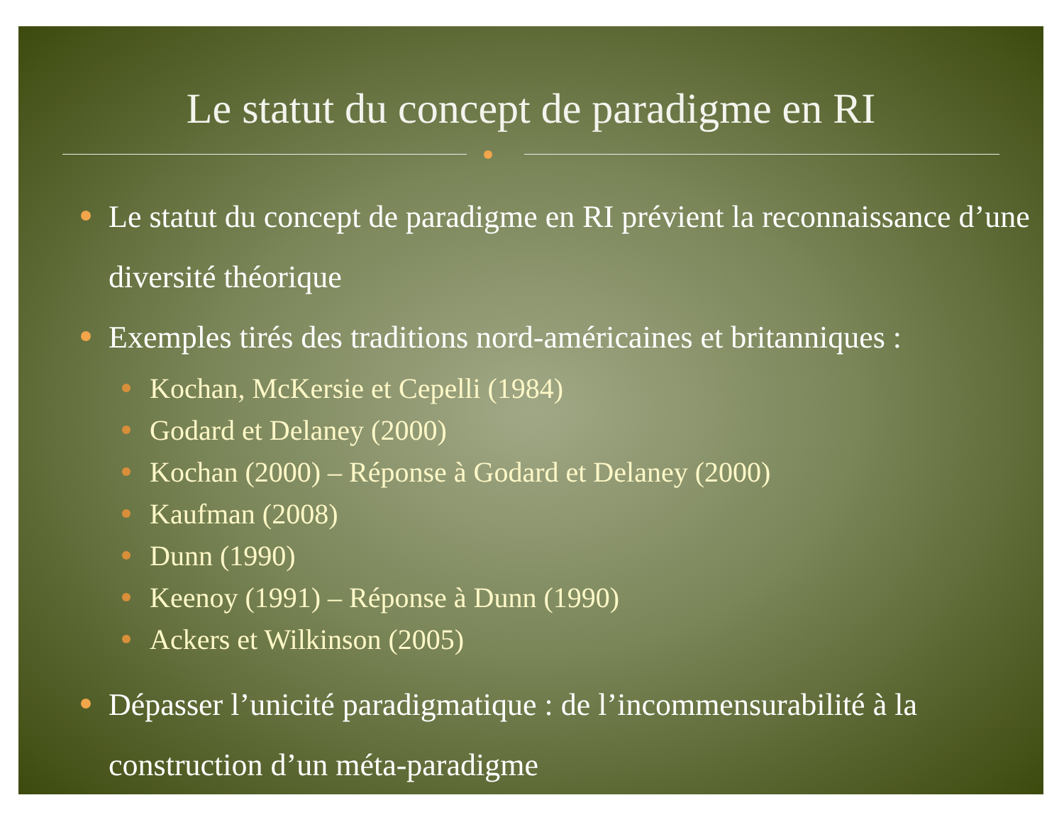Le statut du concept de paradigme en RI
Le statut du concept de paradigme en RI prévient la reconnaissance d’une diversité théorique
Exemples tirés des traditions nord-américaines et britanniques :
Kochan, McKersie et Cepelli (1984)
Godard et Delaney (2000)
Kochan (2000) – Réponse à Godard et Delaney (2000)
Kaufman (2008)
Dunn (1990)
Keenoy (1991) – Réponse à Dunn (1990)
Ackers et Wilkinson (2005)
Dépasser l’unicité paradigmatique : de l’incommensurabilité à la construction d’un méta-paradigme